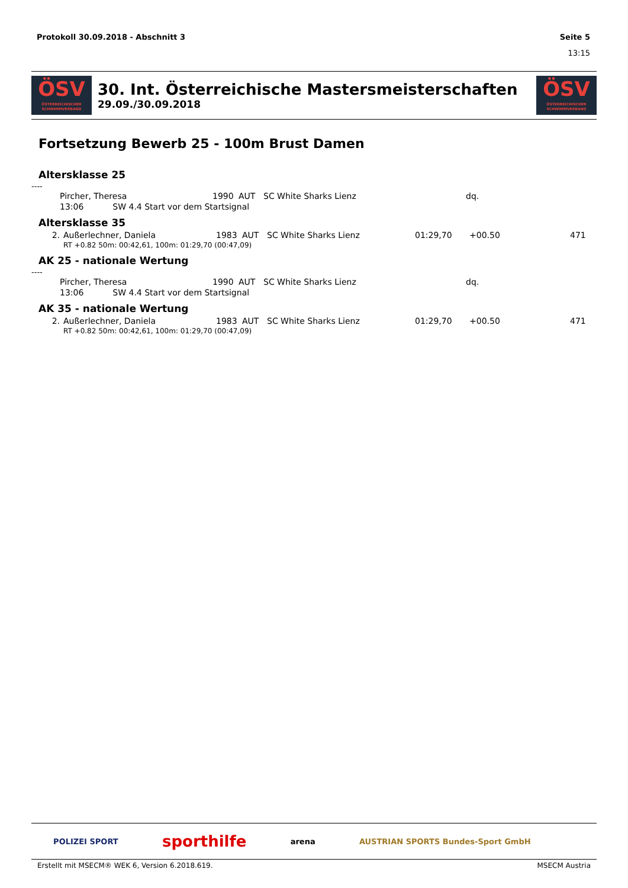Protokoll 30.09.2018 - Abschnitt 3 Seite 5
13:15
ÖSV
ÖSTERREICHISCHER SCHWIMMVERBAND
30. Int. Österreichische Mastersmeisterschaften
29.09./30.09.2018
ÖSV
ÖSTERREICHISCHER SCHWIMMVERBAND
Fortsetzung Bewerb 25 - 100m Brust Damen
Altersklasse 25
----
| | Pircher, Theresa | 1990 | AUT | SC White Sharks Lienz | | dq. | |
| | 13:06 SW 4.4 Start vor dem Startsignal | | | | | | |
Altersklasse 35
| 2. | Außerlechner, Daniela | 1983 | AUT | SC White Sharks Lienz | 01:29,70 | +00.50 | 471 |
| | RT +0.82 50m: 00:42,61, 100m: 01:29,70 (00:47,09) | | | | | | |
AK 25 - nationale Wertung
----
| | Pircher, Theresa | 1990 | AUT | SC White Sharks Lienz | | dq. | |
| | 13:06 SW 4.4 Start vor dem Startsignal | | | | | | |
AK 35 - nationale Wertung
| 2. | Außerlechner, Daniela | 1983 | AUT | SC White Sharks Lienz | 01:29,70 | +00.50 | 471 |
| | RT +0.82 50m: 00:42,61, 100m: 01:29,70 (00:47,09) | | | | | | |
POLIZEI SPORT sporthilfe arena AUSTRIAN SPORTS Bundes-Sport GmbH
Erstellt mit MSECM® WEK 6, Version 6.2018.619. MSECM Austria